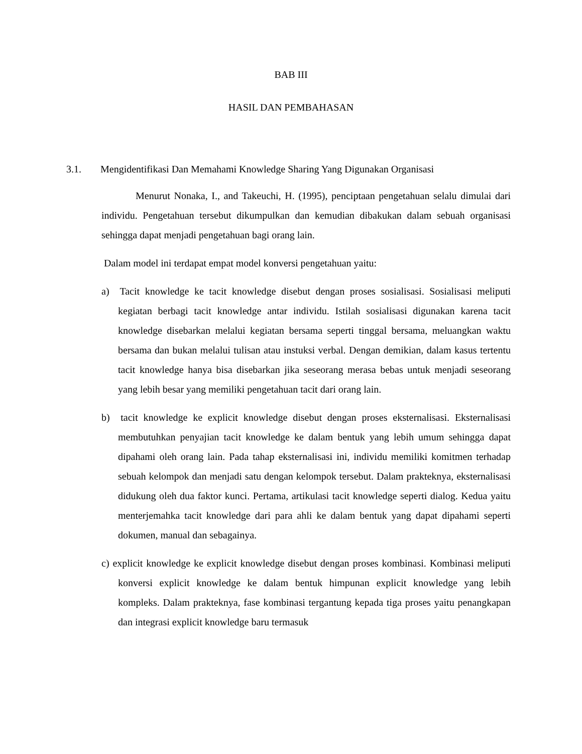BAB III
HASIL DAN PEMBAHASAN
3.1. Mengidentifikasi Dan Memahami Knowledge Sharing Yang Digunakan Organisasi
Menurut Nonaka, I., and Takeuchi, H. (1995), penciptaan pengetahuan selalu dimulai dari individu. Pengetahuan tersebut dikumpulkan dan kemudian dibakukan dalam sebuah organisasi sehingga dapat menjadi pengetahuan bagi orang lain.
Dalam model ini terdapat empat model konversi pengetahuan yaitu:
a) Tacit knowledge ke tacit knowledge disebut dengan proses sosialisasi. Sosialisasi meliputi kegiatan berbagi tacit knowledge antar individu. Istilah sosialisasi digunakan karena tacit knowledge disebarkan melalui kegiatan bersama seperti tinggal bersama, meluangkan waktu bersama dan bukan melalui tulisan atau instuksi verbal. Dengan demikian, dalam kasus tertentu tacit knowledge hanya bisa disebarkan jika seseorang merasa bebas untuk menjadi seseorang yang lebih besar yang memiliki pengetahuan tacit dari orang lain.
b) tacit knowledge ke explicit knowledge disebut dengan proses eksternalisasi. Eksternalisasi membutuhkan penyajian tacit knowledge ke dalam bentuk yang lebih umum sehingga dapat dipahami oleh orang lain. Pada tahap eksternalisasi ini, individu memiliki komitmen terhadap sebuah kelompok dan menjadi satu dengan kelompok tersebut. Dalam prakteknya, eksternalisasi didukung oleh dua faktor kunci. Pertama, artikulasi tacit knowledge seperti dialog. Kedua yaitu menterjemahka tacit knowledge dari para ahli ke dalam bentuk yang dapat dipahami seperti dokumen, manual dan sebagainya.
c) explicit knowledge ke explicit knowledge disebut dengan proses kombinasi. Kombinasi meliputi konversi explicit knowledge ke dalam bentuk himpunan explicit knowledge yang lebih kompleks. Dalam prakteknya, fase kombinasi tergantung kepada tiga proses yaitu penangkapan dan integrasi explicit knowledge baru termasuk